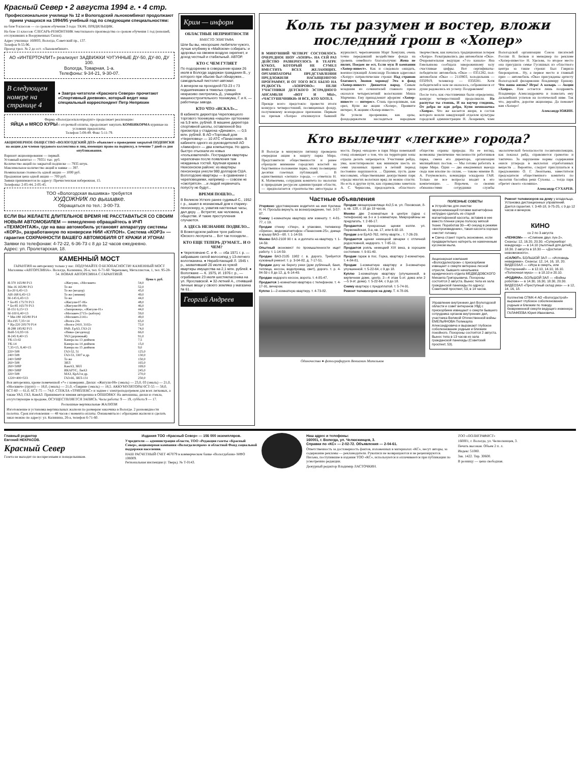Красный Север • 2 августа 1994 г. • 4 стр.
Профессиональное училище № 12 и Вологодский льнокомбинат продолжают прием учащихся на 1994/95 учебный год по следующим специальностям:
на базе 9 классов — со сроком обучения 3 года: ТКАЧ, ПРЯДИЛЬЩИК.
На базе 11 классов: СЛЕСАРЬ-РЕМОНТНИК текстильного производства со сроком обучения 1 год (юношей, отслуживших в Вооруженных Силах).
Адрес училища: 160003, Вологда, Советский пр., 137.
Телефон 9-55-96.
Проезд трол. № 2 до ост. «Льнокомбинат».
АО «ИНТЕРТОЧЛИТ» реализует ЗАДВИЖКИ ЧУГУННЫЕ ДУ-50, ДУ-80, ДУ 100.
Вологда, Товарная, 1-а.
Телефоны: 9-34-21, 9-30-07.
В следующем номере на странице 4
● Завтра читатели «Красного Севера» прочитают «Спортивный дневник», который ведет наш специальный корреспондент Петр Непряхин
Фирма «Вологдасельхозпродукт» продолжает реализацию:
ЯЙЦА и МЯСО КУРЫ с отсрочкой оплаты, продолжает закупать КОМБИКОРМА куриные на условиях предоплаты.
Телефон 5-08-49. Факс 5-11-79.
АКЦИОНЕРНОЕ ОБЩЕСТВО «ВОЛОГОДСКИЙ ДОЗ» объявляет о проведении закрытой ПОДПИСКИ на акции для членов трудового коллектива и лиц, имеющих право на подписку, в течение 7 дней со дня опубликования.
Вариант акционирования — первый.
Уставный капитал — 79351 тыс. руб.
Количество акций по закрытой подписке — 7935 штук.
Максимальное количество акций в заявке — 397.
Номинальная стоимость одной акции — 1000 руб.
Продажная цена одной акции — 700 руб.
Заявки принимаются по адресу: Пречистенская набережная, 15.
Телефоны: 2-05-44, 2-05-45.
ТОО «Вологодская вышивка» требуется
ХУДОЖНИК по вышивке.
Обращаться по тел.: 3-00-73.
ЕСЛИ ВЫ ЖЕЛАЕТЕ ДЛИТЕЛЬНОЕ ВРЕМЯ НЕ РАССТАВАТЬСЯ СО СВОИМ НОВЫМ АВТОМОБИЛЕМ — немедленно обращайтесь в ИЧП «ТЕХМОНТАЖ», где на ваш автомобиль установят аппаратуру системы «КОРЗ», разработанную по конверсии НИИ «КУЛОН». Система «КОРЗ» — гарантия СОХРАННОСТИ ВАШЕГО АВТОМОБИЛЯ ОТ КРАЖИ И УГОНА!
Заявки по телефонам: 4-72-22, 6-36-73 с 8 до 12 часов ежедневно.
Адрес: ул. Пролетарская, 18.
КАМЕННЫЙ МОСТ
ГАРАНТИЯ на авторезину только у нас. ПОДУМАЙТЕ О БЕЗОПАСНОСТИ! КАМЕННЫЙ МОСТ Магазины «АВТОРЕЗИНА». Вологда, Калинина, 26-а, тел. 6-71-60. Череповец, Металлистов, 1, тел. 95-28-54. НОВАЯ АВТОРЕЗИНА С ГАРАНТИЕЙ:
| | | Цена т. руб. |
| --- | --- | --- |
| Я-370 165/80 Р13 | «Жигули», «Москвич» | 54,0 |
| Ми-16 165/80 Р13 | То же | 52,0 |
| Бл-20 6,45×13 | То же (вездор) | 45,0 |
| АИ-168 6,45×13 | То же (зимняя) | 49,0 |
| М-145 6,45×13 | То же | 44,0 |
| * Бл-85 175/70 Р13 | «Жигули-07-06» | 48,0 |
| * Бл-85 165/70 Р13 | «Жигули-08-09» | 46,0 |
| И-151 6,15×13 | «Запорожец», «Жигули-01» | 44,0 |
| М-100 6,40×13 | «Москвич-2715» (каблук) | 59,0 |
| * Ми-180 165/80 Р14 | «Москвич-2141» | 49,0 |
| Ил-195 7,35×14 | «Волга-24» | 65,0 |
| * Ид-220 205/70 Р14 | «Волга-2410, 3102» | 72,0 |
| Я-288 185/82 Р15 | РАФ, ЕрАЗ, ГАЗ-21 | 74,0 |
| ВлИ-5 6,95×16 | «Нива» (вездеход) | 66,0 |
| Я-245 8,40×15 | УАЗ (дорожный) | 91,0 |
| УК-13-02 | Камера на 13 дюймов | 7,5 |
| УК-14 | Камера на 14 дюймов | 15,0 |
| 7,35×15, 8,40×15 | Камера на 15 дюймов | 9,0 |
| 220×508 | ГАЗ-52, 51 | 125,0 |
| 240×508 | ГАЗ-53, 3307 и др. | 130,0 |
| 240×508Р | То же | 150,0 |
| 260×508 | ЗИЛ | 165,0 |
| 260×508Р | КамАЗ, ЗИЛ | 169,0 |
| 280×508Р | ИКАРУС, ЛиАЗ | 245,0 |
| 320×508 | МАЗ, КрАЗ и др. | 270,0 |
| 1220×400×533 | ГАЗ-66, ЗИЛ-131 | 250,0 |
Вся авторезина, кроме помеченной «*» с камерами. Диски: «Жигули-08» (эмаль) — 23,0, 03 (эмаль) — 21,0, «Москвич» (грунт) — 18,0, (эмаль) — 21,0, «Таврия» (эмаль) — 18,5. АККУМУЛЯТОРЫ 6СТ-55 — 58,0, 6СТ-60 — 61,0, 6СТ-75 — 74,0. СТЕКЛА «ТРИПЛЕКС» и заднее с электроподогревом для всех легковых, а также УАЗ, ГАЗ, КамАЗ. Принимается зимняя авторезина в ОПШОВКУ. На автошины, диски и стекла, отсутствующие в продаже, ОСУЩЕСТВЛЯЕТСЯ ЗАПИСЬ. Часы работы: 9 — 19, суббота 9 — 17.
Роскошные вертикальные ЖАЛЮЗИ
Изготовление и установка вертикальных жалюзи по размерам заказчика в Вологде. 2 разновидности полотна. Срок изготовления — 48 часов с момента оплаты. Ознакомиться с образцами жалюзи и сделать заказ можно по адресу: ул. Калинина, 26-а, телефон 6-71-60.
Крим — информ
ОБЛАСТНЫЕ НЕПРИЯТНОСТИ
ВМЕСТО ЭПИГРАФА
Шли бы вы, нехорошие любители чужого, лучше клубнику в «Майском» собирать: и здоровье на свежем воздухе окрепнет, и доход честный и стабильный. АВТОР.
КТО С ЧЕМ ГУЛЯЕТ
По подозрению в совершении кражи 26 июля в Вологде задержан гражданин В., у которого при обыске был обнаружен... самодельный пистолет-автомат.
А вечером на проходной ПЗ-23 с 73 подшипниками в тяжелых сумках некрасиво смотрелись Д., учащийся машиностроительного техникума, Г. и К. — работницы завода.
КТО ЧТО «ИСКАЛ»...
В кабинете директора Череповецкого торгового техникума «нашли» оргтехники на 5,9 млн. рублей. В машине директора спортивной школы, оставленной без присмотра у стадиона «Динамо», — 0,5 млн. рублей. В АО «Торговый дом «Череповец» — 10 АТС «Панасоник». В кабинете одного из руководителей АО «Аммофос» — два компьютера. Но здесь быстро отыскали их новых «пользователей». Пострадали квартиры череповчан после появления там нежданных гостей. Крупная кража в Нюксенском районе: из квартиры пенсионера унесли 980 долларов США. Вологодские квартиры — в сравнении с череповецкими, например — совсем не «смотрятся». ...и людей нервничать попусту не будут...
ВРЕМЯ ПОШЛО...
В Великом Устюге ранее судимый С., 1952 г. р., зашел в незнакомый дом к старику-пенсионеру, и, ухватив настенные часы, дал деру. ... Встретят, как человека, в обществе. И такие преступления случаются.
А ЗДЕСЬ НЕЗНАНИЕ ПОДВЕЛО...
В Вожегодском районе трое рабочих Юкского леспункта ... Вот так посидели...
КТО ЕЩЕ ТЕПЕРЬ ДУМАЕТ... И О ЧЕМ?
● Череповчане С. и Ф. — оба 1971 г. р. — забравшие силой велосипед у 13-летнего вологжанина. ● Неработающий Л. 1945 г. р., захвативший 20 июля из чужой квартиры имущества на 2,1 млн. рублей. ● Вологжане — К. 1975, И. 1976 г. р., — ограбившие 23 июля шестиклассника на ул. Ярославской. ● 32-летний А., отнявший личные вещи у своего земляка у магазина № 61...
Георгий Андреев
Коль ты разумен и востер, вложи последний грош в «Хопер»
В МИНУВШИЙ ЧЕТВЕРГ СОСТОЯЛОСЬ ОЧЕРЕДНОЕ ШОУ «ХОПРА». НА СЕЙ РАЗ ДЕЙСТВО РАЗВЕРНУЛОСЬ В ТЕАТРЕ КУКОЛ, КОТОРЫЙ НЕ СУМЕЛ ВМЕСТИТЬ ВСЕХ ЖЕЛАЮЩИХ. ОРГАНИЗАТОРЫ ПРЕДСТАВЛЕНИЯ ПРЕДЛОЖИЛИ НАСЫЩЕННУЮ ПРОГРАММУ, И ОТ ТОГО ВСЕ БЫЛО НА РЕДКОСТЬ «ХОПРОВО»: ПЕЛИ УЧАСТНИКИ ДЕТСКОГО ЭСТРАДНОГО АНСАМБЛЯ «ВОТ И МЫ», «ЧАСТУШЕЧНИКИ» И ВСЕ, КТО ХОТЕЛ.
Прежде всего предстояло провести итоги конкурса четверостиший, посвященных фонду, получившему всенародное признание. Первым на призыв «Хопра» откликнулся бывший журналист, череповчанин Март Хомухин, очень точно передавший воздействие фонда на уровень семейного благополучия: Жена не пилит, Поедом не ест, Если муж В компании «Хопер-инвест». Как и следовало ожидать, военнослужащий Александр Поляков адресовал «Хопру» патриотические строки: Над страною благовест, Звонов хоровод! Это в фонд «Хопер-инвест» Движется народ. Самым младшим из сочинителей главного приза оказался четырехлетний вологжанин Миша Марченко. Ему принадлежит афоризм: «Хопер-инвест» — интерес». Стань прозорливым, как орел, Купи же акции «Хопер», Проявите интерес, К акциям «Хопер-инвест».
Не успели прозревшие, как орлы, фондодержатели насладиться народным творчеством, как началась традиционная лотерея «Хопра». Разыгрывались два автомобиля «Ока». Очаровательная ведущая «7-го канала» Яна Емельянова сообщала завороженному залу счастливые цифры. Вот сертификаты-победители: автомобиль «Ока» — 0351282, пол-автомобиля «Ока» — 2110803, холодильник — 0350919, телевизор — 0350281. Хотя победителей в зале не оказалось, собравшиеся от души радовались их успеху. Поздравляем!
После того, как счастливчики были определены, конкурс четверостиший продолжили. На распутье ты стоишь, И на ваучер глядишь, От добра не жди добра, Купи немножечко «Хопра». Что же касается жюри, в состав которого вошли заведующий отделом культуры городской администрации Н. Лазаревич, член Вологодской организации Союза писателей России В. Белков и менеджер по рекламе «Хопер-инвеста» Н. Уделова, то второе место она присудила семье Гусишных из областного центра за такие строки: Был Гаврила биорократом... Ну, а первое место и главный приз — автомобиль «Ока» присуждены артисту Вологодской филармонии Владимиру Ершову. Что наша жизнь? Игра! А козырь — Акции «Хопра». Нам остается лишь поздравить Владимира Александровича и пожелать ему дальнейших успехов на поэтической ниве. Так что, дерзайте, дорогие акционеры. Да поможет вам «Хопер»!
Александр ЮЖИН.
Кто вылечит «легкие» города?
В Вологде в минувшую пятницу проведена очередная акция в защиту парка Мира. Представители общественности и ранее обращали внимание городских властей на бедственное положение парка, этому посвящены десятки газетных публикаций. ... В единственных «легких» города, — отметила Н. К. Матвеичева, сотрудник комитета по экологии и природным ресурсам администрации области, — предполагается строительство автострады и моста. Перед «входом» в парк Мира новенький стенд оповещает о том, что на территории зоны отдыха делать запрещается. Участники рейда, увы, констатировали: как минимум шесть из семи указанных правил в летний период постоянно нарушаются. ... Одними, пусть даже массовыми, общественными дежурствами парк отрады многих вологжан вряд ли можно спасти. Но есть и другие пути, как справедливо заметила А. С. Черкасова, председатель областного общества охраны природы. На ее взгляд, возможны увеличение численности работников парка, смена его директора, организации милицейских постов. — Мы готовы работать в парке Мира. Одни — два ежедневных выезда сюда нам вполне по силам, — таково мнение В. А. Разумовского, командира эскадрона ГАИ. Только не все вопросы входят в его компетенцию. ... Впрочем, со своими обязанностями сотрудники службы экологической безопасности госавтоинспекции, как показал рейд, справляются грамотно и тактично. За нарушение нормы содержания окиси углерода в выхлопах отработанных веществ ... Вероятно, следует прислушаться к предложению О. Г. Леонтьева, заместителя председателя общественного комитета по экологии бассейна реки Сухоны. ... тогда парк обретет своего «хозяина».
Александр СУХАРЕВ.
Частные объявления
Утерянно удостоверение водителя на имя Куклина Н. Н. Просьба вернуть за вознаграждение, тел. 3-57-97.
Сниму 1-комнатную квартиру или комнату. т. 4-81-77, с 19.
Продам стенку «Узор», в упаковке, телевизор «Орион», видеомагнитофон «Панасоник-25», днище и крышу ВАЗ—08. т. 1-14-59.
Меняю ВАЗ-2108 90 г. в. и доплата на квартиру. т. 1-14-59.
Опытный экономист по промышленности ищет работу. т. 1-14-59.
Продаю ВАЗ-2105 1982 г. в. дорого. Требуется кузовный ремонт. т. р. 3-04-82, д. 7-17-51.
Продам дачу на берегу реки (дом рубленый, баня, теплица, кессон, водопровод, свет), дорого. т. р. 4-84-59 с 8 до 12, д. 6-14-49.
Продаю недорого кессон, ворота. т. 4-85-47.
Продается 1-комнатная квартира с телефоном. т. 4-17-91, вечером.
Куплю 1—2-комнатную квартиру. т. 4-73-82.
Продам овощехранилище 4х2,5 м. ул. Псковская, 8-а, кв. 128, с 18 до 19 часов.
Меняю две 2-комнатные в центре (одна с телефоном) на 3-х и 1-комнатную. Микрорайоны не предлагать. т. 2-66-17.
Продаются прекрасные щенки колли. ул. Первомайская, 3-а, кв. 17, или 6-92-18.
Продам а-м ЕрАЗ-762, пятку кварти... т. 7-26-29.
Продаются щенки немецкой овчарки с отличной родословной, недорого. т. 7-65-11.
Продается рояль немецкий XIX века, в хорошем состоянии. т. 9-91-40.
Продам гараж в пос. Горка, квартиру 2-комнатную. т. 4-84-81.
Продам 1-комнатную квартиру и 3-комнатную улучшенной. т. 5-22-64, с 9 до 18.
Куплю 1-комнатную квартиру (улучшенной, в кирпичном доме, центр, 2—4 этаж 5-эт. дома или 2—5 9-эт. дома). т. 5-22-64, с 9 до 18.
Сниму квартиру с предоплатой. т. 5-74-91.
Ремонт телевизоров на дому. Т. 4-78-06.
Одиночество ● фотографирует Вениамин Мительков
ПОЛЕЗНЫЕ СОВЕТЫ
● Устройство для очистки звукоснимающей головки магнитофона нетрудно сделать из старой магнитофонной кассеты, вставив в нее вместо пленки узкую полоску мягкой ткани. Поработав 30—40 секунд в режиме «воспроизведение», такая кассета хорошо очистит головку.
● Свеча станет гореть экономнее, если предварительно натереть ее намоченным кусочком мыла.
Акционерная компания «Вологдалеспром» с прискорбием извещает о смерти ветерана лесной отрасли, бывшего начальника юридического отдела МЕДВЕДОВСКОГО Михаила Григорьевича. Похороны состоятся 2 августа. Вынос тела из зала гражданской панихиды по адресу: Советский проспект, 53, в 14 часов.
Управление внутренних дел Вологодской области и совет ветеранов УВД с прискорбием извещают о смерти бывшего сотрудника органов внутренних дел, участника Великой Отечественной войны ЕМЕЛЬЯНОВА Поликарпа Александровича и выражают глубокое соболезнование родным и близким покойного. Похороны состоятся 2 августа. Вынос тела в 13 часов из зала гражданской панихиды (Советский проспект, 53).
Ремонт телевизоров на дому у владельца. Установка дистанционных управлений. Дается гарантия. т. 3-48-18, 9-75-25, с 9 до 12 часов и вечером.
КИНО
со 2 по 3 августа
«ЛЕНКОМ» — «Слияние двух лун-2». Сеансы: 12, 16.20, 20.30. «Суперкиборг мандроид» — в 14.10 (льготный для детей), 18.30. 2 августа в 18.30 — «Достигая невозможного».
«САЛЮТ». БОЛЬШОЙ ЗАЛ — «Исповедь невидимки». Сеансы: 12, 14, 16, 18, 20. ВИДЕОЗАЛ — «Игра в смерть, или Посторонний» — в 12.10, 14.10, 16.10. «Полночная мука» — в 18.10 и 20.10.
«РОДИНА». БОЛЬШОЙ ЗАЛ — «Войны роботов» — в 14.30, 16.30, 18.30, 20.30. ВИДЕОЗАЛ «Преступный склад ума» — в 12, 14, 16, 18.
Коллектив СПМК-4 АО «Вологдастрой» выражает глубокое соболезнование родным и близким по поводу безвременной смерти ведущего инженера ГАЛАФЕЕВА Юрия Ивановича.
Главный редактор
Евгений НЕКРАСОВ.
Красный Север
Газета не выходит по воскресеньям и понедельникам.
Издания ТОО «Красный Север» — 156 000 экземпляров.
Учредители — администрация области, ТОО «Редакция газеты «Красный Север», акционерная компания «Вологдалеспром» и областной Фонд социальной поддержки населения.
НАШ РАСЧЕТНЫЙ СЧЕТ 467079 в коммерческом банке «Вологдабанк» МФО 108009.
Региональная инспекция (г. Тверь). № Т-0143.
Наш адрес и телефоны:
160001, г. Вологда, ул. Челюскинцев, 3.
Справки по «КС» — 2-02-72. Объявления — 2-04-61.
Ответственность за достоверность фактов, изложенных в материалах «КС», несут авторы, за содержание рекламы — рекламодатели. Рукописи не возвращаются и не рецензируются. Письма, поступившие в издания ТОО «КС», используются и оплачиваются при публикации по усмотрению редакции.
Дежурный редактор Владимир ЛАСТОЧКИН.
ТОО «ПОЛИГРАФИСТ»
160001, г. Вологда, ул. Челюскинцев, 3.
Печать высокая. Объем 2 п. л.
Индекс 51080.
Зак. 1422. Тир. 30600.
В розницу — цена свободная.